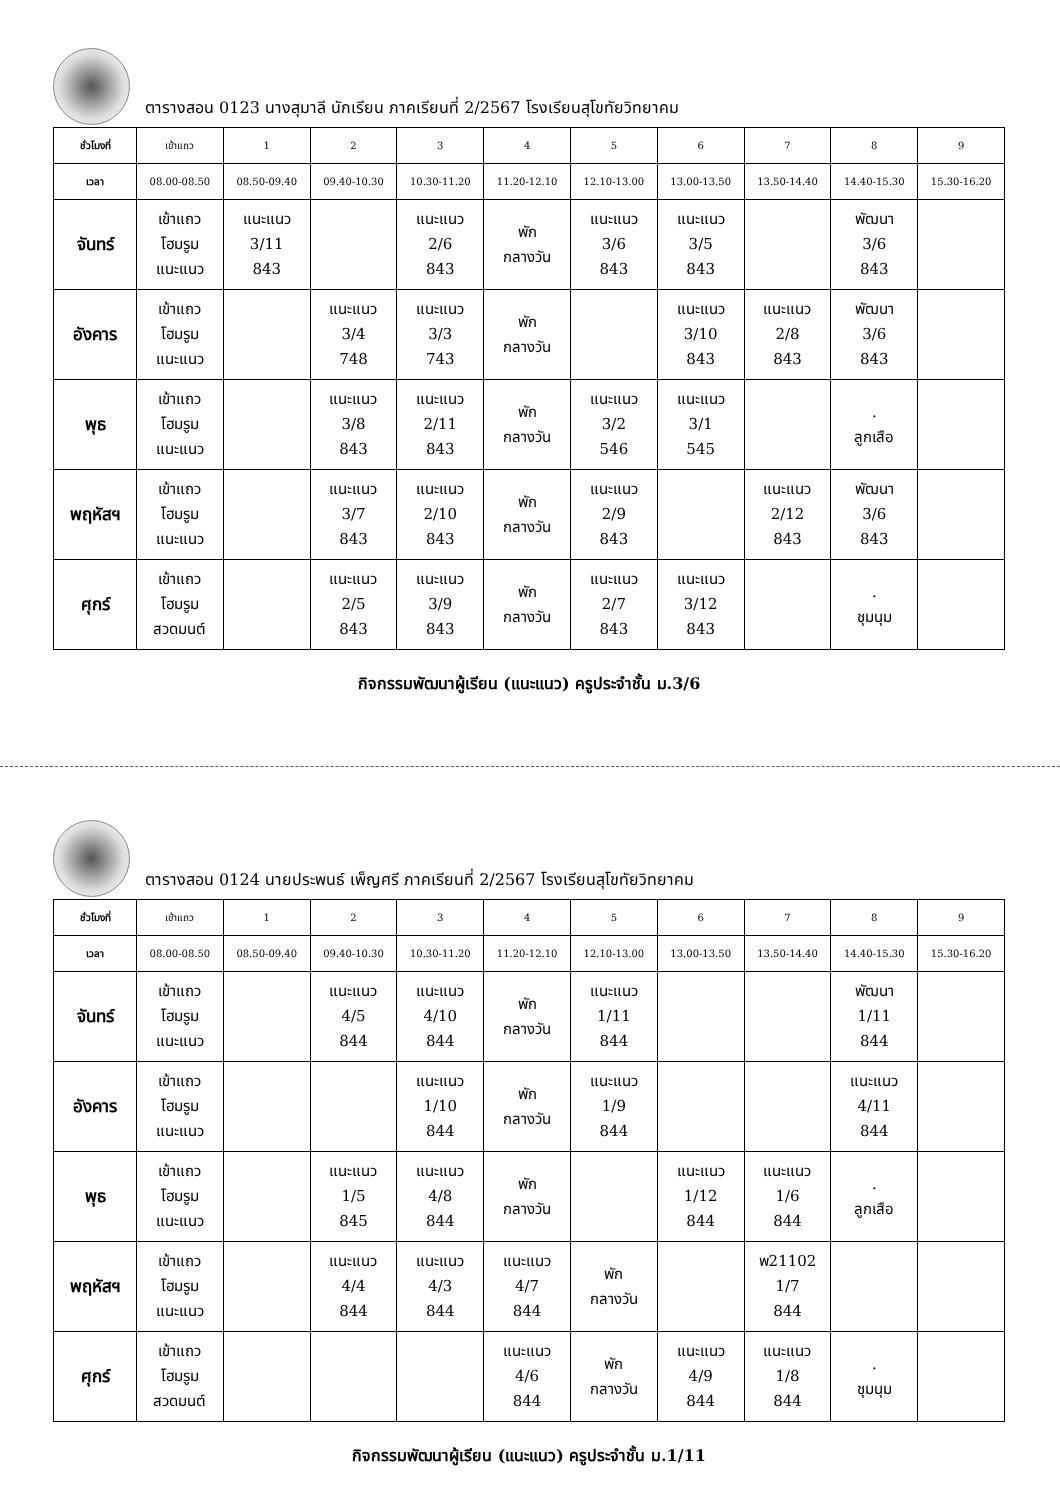ตารางสอน 0123 นางสุมาลี นักเรียน ภาคเรียนที่ 2/2567 โรงเรียนสุโขทัยวิทยาคม
| ชั่วโมงที่ | เข้าแถว | 1 | 2 | 3 | 4 | 5 | 6 | 7 | 8 | 9 |
| เวลา | 08.00-08.50 | 08.50-09.40 | 09.40-10.30 | 10.30-11.20 | 11.20-12.10 | 12.10-13.00 | 13.00-13.50 | 13.50-14.40 | 14.40-15.30 | 15.30-16.20 |
| จันทร์ | เข้าแถว โฮมรูม แนะแนว | แนะแนว 3/11 843 | | แนะแนว 2/6 843 | พัก กลางวัน | แนะแนว 3/6 843 | แนะแนว 3/5 843 | | พัฒนา 3/6 843 | |
| อังคาร | เข้าแถว โฮมรูม แนะแนว | | แนะแนว 3/4 748 | แนะแนว 3/3 743 | พัก กลางวัน | | แนะแนว 3/10 843 | แนะแนว 2/8 843 | พัฒนา 3/6 843 | |
| พุธ | เข้าแถว โฮมรูม แนะแนว | | แนะแนว 3/8 843 | แนะแนว 2/11 843 | พัก กลางวัน | แนะแนว 3/2 546 | แนะแนว 3/1 545 | | . ลูกเสือ | |
| พฤหัสฯ | เข้าแถว โฮมรูม แนะแนว | | แนะแนว 3/7 843 | แนะแนว 2/10 843 | พัก กลางวัน | แนะแนว 2/9 843 | | แนะแนว 2/12 843 | พัฒนา 3/6 843 | |
| ศุกร์ | เข้าแถว โฮมรูม สวดมนต์ | | แนะแนว 2/5 843 | แนะแนว 3/9 843 | พัก กลางวัน | แนะแนว 2/7 843 | แนะแนว 3/12 843 | | . ชุมนุม | |
กิจกรรมพัฒนาผู้เรียน (แนะแนว) ครูประจำชั้น ม.3/6
ตารางสอน 0124 นายประพนธ์ เพ็ญศรี ภาคเรียนที่ 2/2567 โรงเรียนสุโขทัยวิทยาคม
| ชั่วโมงที่ | เข้าแถว | 1 | 2 | 3 | 4 | 5 | 6 | 7 | 8 | 9 |
| เวลา | 08.00-08.50 | 08.50-09.40 | 09.40-10.30 | 10.30-11.20 | 11.20-12.10 | 12.10-13.00 | 13.00-13.50 | 13.50-14.40 | 14.40-15.30 | 15.30-16.20 |
| จันทร์ | เข้าแถว โฮมรูม แนะแนว | | แนะแนว 4/5 844 | แนะแนว 4/10 844 | พัก กลางวัน | แนะแนว 1/11 844 | | | พัฒนา 1/11 844 | |
| อังคาร | เข้าแถว โฮมรูม แนะแนว | | | แนะแนว 1/10 844 | พัก กลางวัน | แนะแนว 1/9 844 | | | แนะแนว 4/11 844 | |
| พุธ | เข้าแถว โฮมรูม แนะแนว | | แนะแนว 1/5 845 | แนะแนว 4/8 844 | พัก กลางวัน | | แนะแนว 1/12 844 | แนะแนว 1/6 844 | . ลูกเสือ | |
| พฤหัสฯ | เข้าแถว โฮมรูม แนะแนว | | แนะแนว 4/4 844 | แนะแนว 4/3 844 | แนะแนว 4/7 844 | พัก กลางวัน | | พ21102 1/7 844 | | |
| ศุกร์ | เข้าแถว โฮมรูม สวดมนต์ | | | | แนะแนว 4/6 844 | พัก กลางวัน | แนะแนว 4/9 844 | แนะแนว 1/8 844 | . ชุมนุม | |
กิจกรรมพัฒนาผู้เรียน (แนะแนว) ครูประจำชั้น ม.1/11